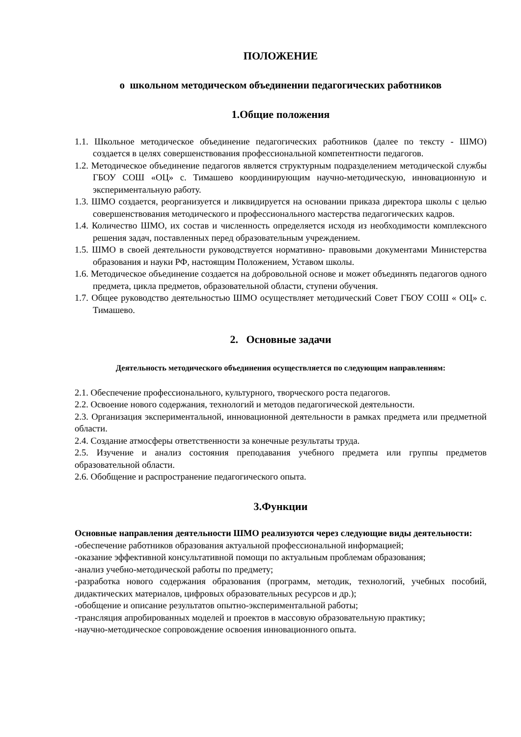ПОЛОЖЕНИЕ
о школьном методическом объединении педагогических работников
1.Общие положения
1.1. Школьное методическое объединение педагогических работников (далее по тексту - ШМО) создается в целях совершенствования профессиональной компетентности педагогов.
1.2. Методическое объединение педагогов является структурным подразделением методической службы ГБОУ СОШ «ОЦ» с. Тимашево координирующим научно-методическую, инновационную и экспериментальную работу.
1.3. ШМО создается, реорганизуется и ликвидируется на основании приказа директора школы с целью совершенствования методического и профессионального мастерства педагогических кадров.
1.4. Количество ШМО, их состав и численность определяется исходя из необходимости комплексного решения задач, поставленных перед образовательным учреждением.
1.5. ШМО в своей деятельности руководствуется нормативно- правовыми документами Министерства образования и науки РФ, настоящим Положением, Уставом школы.
1.6. Методическое объединение создается на добровольной основе и может объединять педагогов одного предмета, цикла предметов, образовательной области, ступени обучения.
1.7. Общее руководство деятельностью ШМО осуществляет методический Совет ГБОУ СОШ « ОЦ» с. Тимашево.
2. Основные задачи
Деятельность методического объединения осуществляется по следующим направлениям:
2.1. Обеспечение профессионального, культурного, творческого роста педагогов.
2.2. Освоение нового содержания, технологий и методов педагогической деятельности.
2.3. Организация экспериментальной, инновационной деятельности в рамках предмета или предметной области.
2.4. Создание атмосферы ответственности за конечные результаты труда.
2.5. Изучение и анализ состояния преподавания учебного предмета или группы предметов образовательной области.
2.6. Обобщение и распространение педагогического опыта.
3.Функции
Основные направления деятельности ШМО реализуются через следующие виды деятельности:
-обеспечение работников образования актуальной профессиональной информацией;
-оказание эффективной консультативной помощи по актуальным проблемам образования;
-анализ учебно-методической работы по предмету;
-разработка нового содержания образования (программ, методик, технологий, учебных пособий, дидактических материалов, цифровых образовательных ресурсов и др.);
-обобщение и описание результатов опытно-экспериментальной работы;
-трансляция апробированных моделей и проектов в массовую образовательную практику;
-научно-методическое сопровождение освоения инновационного опыта.